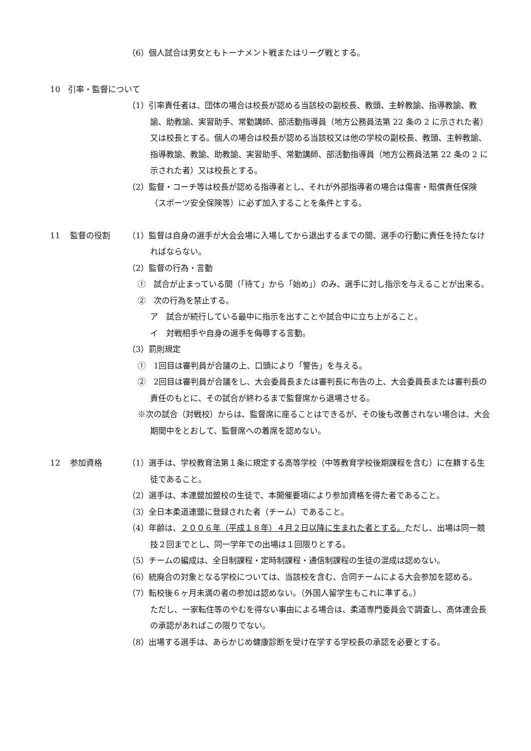（6）個人試合は男女ともトーナメント戦またはリーグ戦とする。
10　引率・監督について
（1）引率責任者は、団体の場合は校長が認める当該校の副校長、教頭、主幹教諭、指導教諭、教諭、助教諭、実習助手、常勤講師、部活動指導員（地方公務員法第 22 条の 2 に示された者）又は校長とする。個人の場合は校長が認める当該校又は他の学校の副校長、教頭、主幹教諭、指導教諭、教諭、助教諭、実習助手、常勤講師、部活動指導員（地方公務員法第 22 条の 2 に示された者）又は校長とする。
（2）監督・コーチ等は校長が認める指導者とし、それが外部指導者の場合は傷害・賠償責任保険（スポーツ安全保険等）に必ず加入することを条件とする。
11 監督の役割 （1）監督は自身の選手が大会会場に入場してから退出するまでの間、選手の行動に責任を持たなければならない。
（2）監督の行為・言動
①　試合が止まっている間（「待て」から「始め」）のみ、選手に対し指示を与えることが出来る。
②　次の行為を禁止する。
ア　試合が続行している最中に指示を出すことや試合中に立ち上がること。
イ　対戦相手や自身の選手を侮辱する言動。
（3）罰則規定
①　1回目は審判員が合議の上、口頭により「警告」を与える。
②　2回目は審判員が合議をし、大会委員長または審判長に布告の上、大会委員長または審判長の責任のもとに、その試合が終わるまで監督席から退場させる。
※次の試合（対戦校）からは、監督席に座ることはできるが、その後も改善されない場合は、大会期間中をとおして、監督席への着席を認めない。
12 参加資格 （1）選手は、学校教育法第１条に規定する高等学校（中等教育学校後期課程を含む）に在籍する生徒であること。
（2）選手は、本連盟加盟校の生徒で、本開催要項により参加資格を得た者であること。
（3）全日本柔道連盟に登録された者（チーム）であること。
（4）年齢は、２００６年（平成１８年）４月２日以降に生まれた者とする。ただし、出場は同一競技２回までとし、同一学年での出場は１回限りとする。
（5）チームの編成は、全日制課程・定時制課程・通信制課程の生徒の混成は認めない。
（6）統廃合の対象となる学校については、当該校を含む、合同チームによる大会参加を認める。
（7）転校後６ヶ月未満の者の参加は認めない。（外国人留学生もこれに準ずる。）
ただし、一家転住等のやむを得ない事由による場合は、柔道専門委員会で調査し、高体連会長の承認があればこの限りでない。
（8）出場する選手は、あらかじめ健康診断を受け在学する学校長の承認を必要とする。